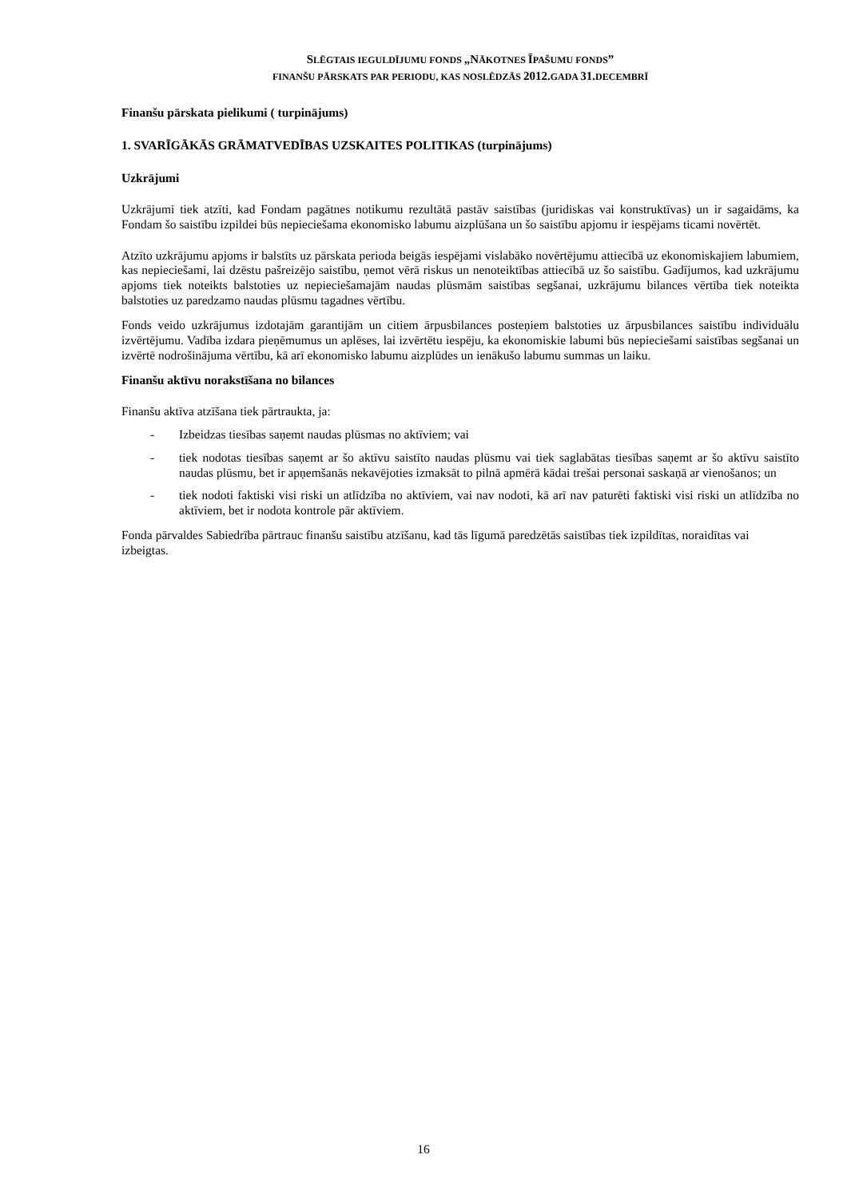SLĒGTAIS IEGULDĪJUMU FONDS „NĀKOTNES ĪPAŠUMU FONDS”
FINANŠU PĀRSKATS PAR PERIODU, KAS NOSLĒDZĀS 2012.GADA 31.DECEMBRĪ
Finanšu pārskata pielikumi ( turpinājums)
1. SVARĪGĀKĀS GRĀMATVEDĪBAS UZSKAITES POLITIKAS (turpinājums)
Uzkrājumi
Uzkrājumi tiek atzīti, kad Fondam pagātnes notikumu rezultātā pastāv saistības (juridiskas vai konstruktīvas) un ir sagaidāms, ka Fondam šo saistību izpildei būs nepieciešama ekonomisko labumu aizplūšana un šo saistību apjomu ir iespējams ticami novērtēt.
Atzīto uzkrājumu apjoms ir balstīts uz pārskata perioda beigās iespējami vislabāko novērtējumu attiecībā uz ekonomiskajiem labumiem, kas nepieciešami, lai dzēstu pašreizējo saistību, ņemot vērā riskus un nenoteiktības attiecībā uz šo saistību. Gadījumos, kad uzkrājumu apjoms tiek noteikts balstoties uz nepieciešamajām naudas plūsmām saistības segšanai, uzkrājumu bilances vērtība tiek noteikta balstoties uz paredzamo naudas plūsmu tagadnes vērtību.
Fonds veido uzkrājumus izdotajām garantijām un citiem ārpusbilances posteņiem balstoties uz ārpusbilances saistību individuālu izvērtējumu. Vadība izdara pieņēmumus un aplēses, lai izvērtētu iespēju, ka ekonomiskie labumi būs nepieciešami saistības segšanai un izvērtē nodrošinājuma vērtību, kā arī ekonomisko labumu aizplūdes un ienākušo labumu summas un laiku.
Finanšu aktīvu norakstīšana no bilances
Finanšu aktīva atzīšana tiek pārtraukta, ja:
- Izbeidzas tiesības saņemt naudas plūsmas no aktīviem; vai
- tiek nodotas tiesības saņemt ar šo aktīvu saistīto naudas plūsmu vai tiek saglabātas tiesības saņemt ar šo aktīvu saistīto naudas plūsmu, bet ir apņemšanās nekavējoties izmaksāt to pilnā apmērā kādai trešai personai saskaņā ar vienošanos; un
- tiek nodoti faktiski visi riski un atlīdzība no aktīviem, vai nav nodoti, kā arī nav paturēti faktiski visi riski un atlīdzība no aktīviem, bet ir nodota kontrole pār aktīviem.
Fonda pārvaldes Sabiedrība pārtrauc finanšu saistību atzīšanu, kad tās līgumā paredzētās saistības tiek izpildītas, noraidītas vai izbeigtas.
16